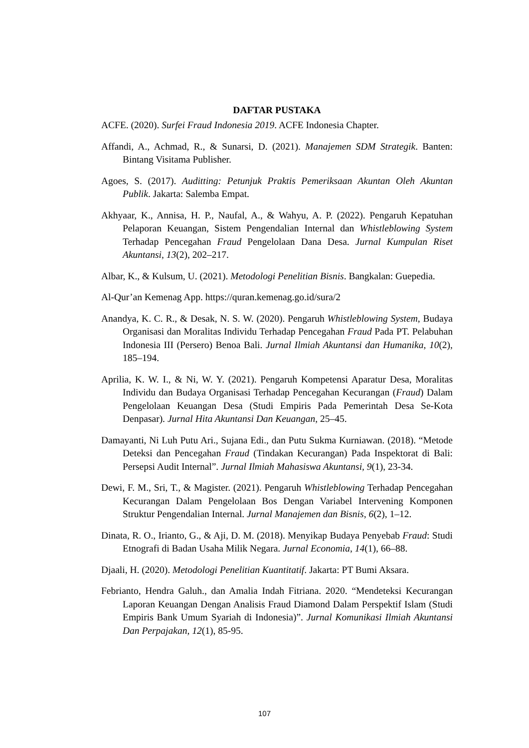DAFTAR PUSTAKA
ACFE. (2020). Surfei Fraud Indonesia 2019. ACFE Indonesia Chapter.
Affandi, A., Achmad, R., & Sunarsi, D. (2021). Manajemen SDM Strategik. Banten: Bintang Visitama Publisher.
Agoes, S. (2017). Auditting: Petunjuk Praktis Pemeriksaan Akuntan Oleh Akuntan Publik. Jakarta: Salemba Empat.
Akhyaar, K., Annisa, H. P., Naufal, A., & Wahyu, A. P. (2022). Pengaruh Kepatuhan Pelaporan Keuangan, Sistem Pengendalian Internal dan Whistleblowing System Terhadap Pencegahan Fraud Pengelolaan Dana Desa. Jurnal Kumpulan Riset Akuntansi, 13(2), 202–217.
Albar, K., & Kulsum, U. (2021). Metodologi Penelitian Bisnis. Bangkalan: Guepedia.
Al-Qur’an Kemenag App. https://quran.kemenag.go.id/sura/2
Anandya, K. C. R., & Desak, N. S. W. (2020). Pengaruh Whistleblowing System, Budaya Organisasi dan Moralitas Individu Terhadap Pencegahan Fraud Pada PT. Pelabuhan Indonesia III (Persero) Benoa Bali. Jurnal Ilmiah Akuntansi dan Humanika, 10(2), 185–194.
Aprilia, K. W. I., & Ni, W. Y. (2021). Pengaruh Kompetensi Aparatur Desa, Moralitas Individu dan Budaya Organisasi Terhadap Pencegahan Kecurangan (Fraud) Dalam Pengelolaan Keuangan Desa (Studi Empiris Pada Pemerintah Desa Se-Kota Denpasar). Jurnal Hita Akuntansi Dan Keuangan, 25–45.
Damayanti, Ni Luh Putu Ari., Sujana Edi., dan Putu Sukma Kurniawan. (2018). “Metode Deteksi dan Pencegahan Fraud (Tindakan Kecurangan) Pada Inspektorat di Bali: Persepsi Audit Internal”. Jurnal Ilmiah Mahasiswa Akuntansi, 9(1), 23-34.
Dewi, F. M., Sri, T., & Magister. (2021). Pengaruh Whistleblowing Terhadap Pencegahan Kecurangan Dalam Pengelolaan Bos Dengan Variabel Intervening Komponen Struktur Pengendalian Internal. Jurnal Manajemen dan Bisnis, 6(2), 1–12.
Dinata, R. O., Irianto, G., & Aji, D. M. (2018). Menyikap Budaya Penyebab Fraud: Studi Etnografi di Badan Usaha Milik Negara. Jurnal Economia, 14(1), 66–88.
Djaali, H. (2020). Metodologi Penelitian Kuantitatif. Jakarta: PT Bumi Aksara.
Febrianto, Hendra Galuh., dan Amalia Indah Fitriana. 2020. “Mendeteksi Kecurangan Laporan Keuangan Dengan Analisis Fraud Diamond Dalam Perspektif Islam (Studi Empiris Bank Umum Syariah di Indonesia)”. Jurnal Komunikasi Ilmiah Akuntansi Dan Perpajakan, 12(1), 85-95.
107